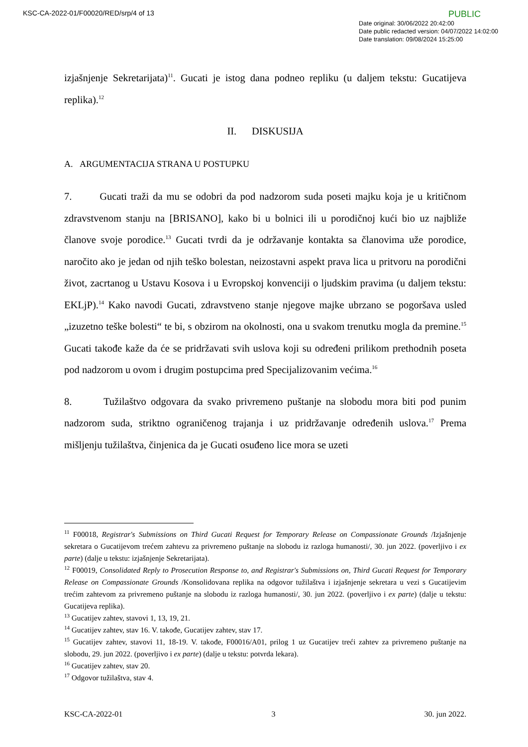KSC-CA-2022-01/F00020/RED/srp/4 of 13
PUBLIC
Date original: 30/06/2022 20:42:00
Date public redacted version: 04/07/2022 14:02:00
Date translation: 09/08/2024 15:25:00
izjašnjenje Sekretarijata)<sup>11</sup>. Gucati je istog dana podneo repliku (u daljem tekstu: Gucatijeva replika).<sup>12</sup>
II. DISKUSIJA
A. ARGUMENTACIJA STRANA U POSTUPKU
7. Gucati traži da mu se odobri da pod nadzorom suda poseti majku koja je u kritičnom zdravstvenom stanju na [BRISANO], kako bi u bolnici ili u porodičnoj kući bio uz najbliže članove svoje porodice.<sup>13</sup> Gucati tvrdi da je održavanje kontakta sa članovima uže porodice, naročito ako je jedan od njih teško bolestan, neizostavni aspekt prava lica u pritvoru na porodični život, zacrtanog u Ustavu Kosova i u Evropskoj konvenciji o ljudskim pravima (u daljem tekstu: EKLjP).<sup>14</sup> Kako navodi Gucati, zdravstveno stanje njegove majke ubrzano se pogoršava usled „izuzetno teške bolesti“ te bi, s obzirom na okolnosti, ona u svakom trenutku mogla da premine.<sup>15</sup> Gucati takođe kaže da će se pridržavati svih uslova koji su određeni prilikom prethodnih poseta pod nadzorom u ovom i drugim postupcima pred Specijalizovanim većima.<sup>16</sup>
8. Tužilaštvo odgovara da svako privremeno puštanje na slobodu mora biti pod punim nadzorom suda, striktno ograničenog trajanja i uz pridržavanje određenih uslova.<sup>17</sup> Prema mišljenju tužilaštva, činjenica da je Gucati osuđeno lice mora se uzeti
<sup>11</sup> F00018, Registrar's Submissions on Third Gucati Request for Temporary Release on Compassionate Grounds /Izjašnjenje sekretara o Gucatijevom trećem zahtevu za privremeno puštanje na slobodu iz razloga humanosti/, 30. jun 2022. (poverljivo i ex parte) (dalje u tekstu: izjašnjenje Sekretarijata).
<sup>12</sup> F00019, Consolidated Reply to Prosecution Response to, and Registrar's Submissions on, Third Gucati Request for Temporary Release on Compassionate Grounds /Konsolidovana replika na odgovor tužilaštva i izjašnjenje sekretara u vezi s Gucatijevim trećim zahtevom za privremeno puštanje na slobodu iz razloga humanosti/, 30. jun 2022. (poverljivo i ex parte) (dalje u tekstu: Gucatijeva replika).
<sup>13</sup> Gucatijev zahtev, stavovi 1, 13, 19, 21.
<sup>14</sup> Gucatijev zahtev, stav 16. V. takođe, Gucatijev zahtev, stav 17.
<sup>15</sup> Gucatijev zahtev, stavovi 11, 18-19. V. takođe, F00016/A01, prilog 1 uz Gucatijev treći zahtev za privremeno puštanje na slobodu, 29. jun 2022. (poverljivo i ex parte) (dalje u tekstu: potvrda lekara).
<sup>16</sup> Gucatijev zahtev, stav 20.
<sup>17</sup> Odgovor tužilaštva, stav 4.
KSC-CA-2022-01 3 30. jun 2022.